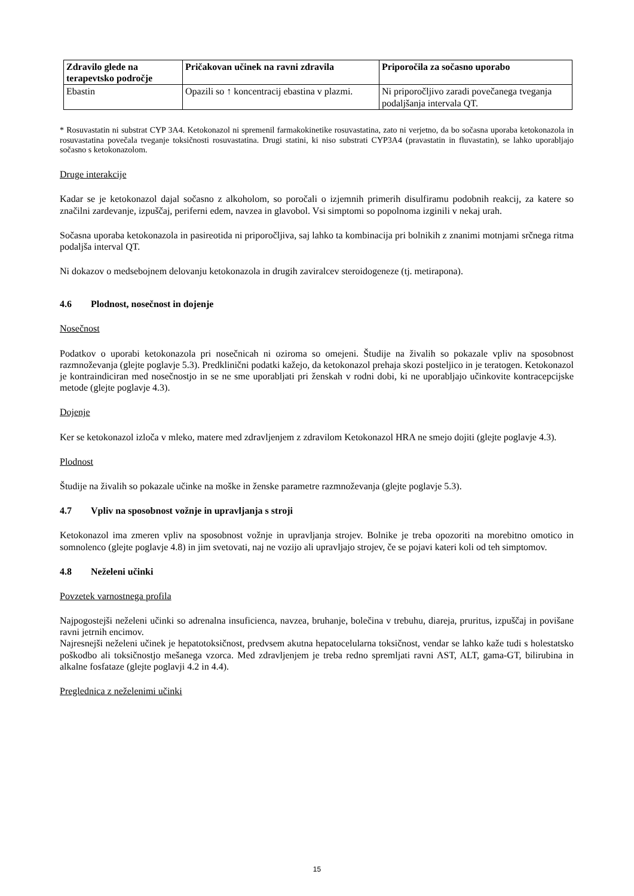| Zdravilo glede na terapevtsko področje | Pričakovan učinek na ravni zdravila | Priporočila za sočasno uporabo |
| --- | --- | --- |
| Ebastin | Opazili so ↑ koncentracij ebastina v plazmi. | Ni priporočljivo zaradi povečanega tveganja podaljšanja intervala QT. |
* Rosuvastatin ni substrat CYP 3A4. Ketokonazol ni spremenil farmakokinetike rosuvastatina, zato ni verjetno, da bo sočasna uporaba ketokonazola in rosuvastatina povečala tveganje toksičnosti rosuvastatina. Drugi statini, ki niso substrati CYP3A4 (pravastatin in fluvastatin), se lahko uporabljajo sočasno s ketokonazolom.
Druge interakcije
Kadar se je ketokonazol dajal sočasno z alkoholom, so poročali o izjemnih primerih disulfiramu podobnih reakcij, za katere so značilni zardevanje, izpuščaj, periferni edem, navzea in glavobol. Vsi simptomi so popolnoma izginili v nekaj urah.
Sočasna uporaba ketokonazola in pasireotida ni priporočljiva, saj lahko ta kombinacija pri bolnikih z znanimi motnjami srčnega ritma podaljša interval QT.
Ni dokazov o medsebojnem delovanju ketokonazola in drugih zaviralcev steroidogeneze (tj. metirapona).
4.6 Plodnost, nosečnost in dojenje
Nosečnost
Podatkov o uporabi ketokonazola pri nosečnicah ni oziroma so omejeni. Študije na živalih so pokazale vpliv na sposobnost razmnoževanja (glejte poglavje 5.3). Predklinični podatki kažejo, da ketokonazol prehaja skozi posteljico in je teratogen. Ketokonazol je kontraindiciran med nosečnostjo in se ne sme uporabljati pri ženskah v rodni dobi, ki ne uporabljajo učinkovite kontracepcijske metode (glejte poglavje 4.3).
Dojenje
Ker se ketokonazol izloča v mleko, matere med zdravljenjem z zdravilom Ketokonazol HRA ne smejo dojiti (glejte poglavje 4.3).
Plodnost
Študije na živalih so pokazale učinke na moške in ženske parametre razmnoževanja (glejte poglavje 5.3).
4.7 Vpliv na sposobnost vožnje in upravljanja s stroji
Ketokonazol ima zmeren vpliv na sposobnost vožnje in upravljanja strojev. Bolnike je treba opozoriti na morebitno omotico in somnolenco (glejte poglavje 4.8) in jim svetovati, naj ne vozijo ali upravljajo strojev, če se pojavi kateri koli od teh simptomov.
4.8 Neželeni učinki
Povzetek varnostnega profila
Najpogostejši neželeni učinki so adrenalna insuficienca, navzea, bruhanje, bolečina v trebuhu, diareja, pruritus, izpuščaj in povišane ravni jetrnih encimov.
Najresnejši neželeni učinek je hepatotoksičnost, predvsem akutna hepatocelularna toksičnost, vendar se lahko kaže tudi s holestatsko poškodbo ali toksičnostjo mešanega vzorca. Med zdravljenjem je treba redno spremljati ravni AST, ALT, gama-GT, bilirubina in alkalne fosfataze (glejte poglavji 4.2 in 4.4).
Preglednica z neželenimi učinki
15